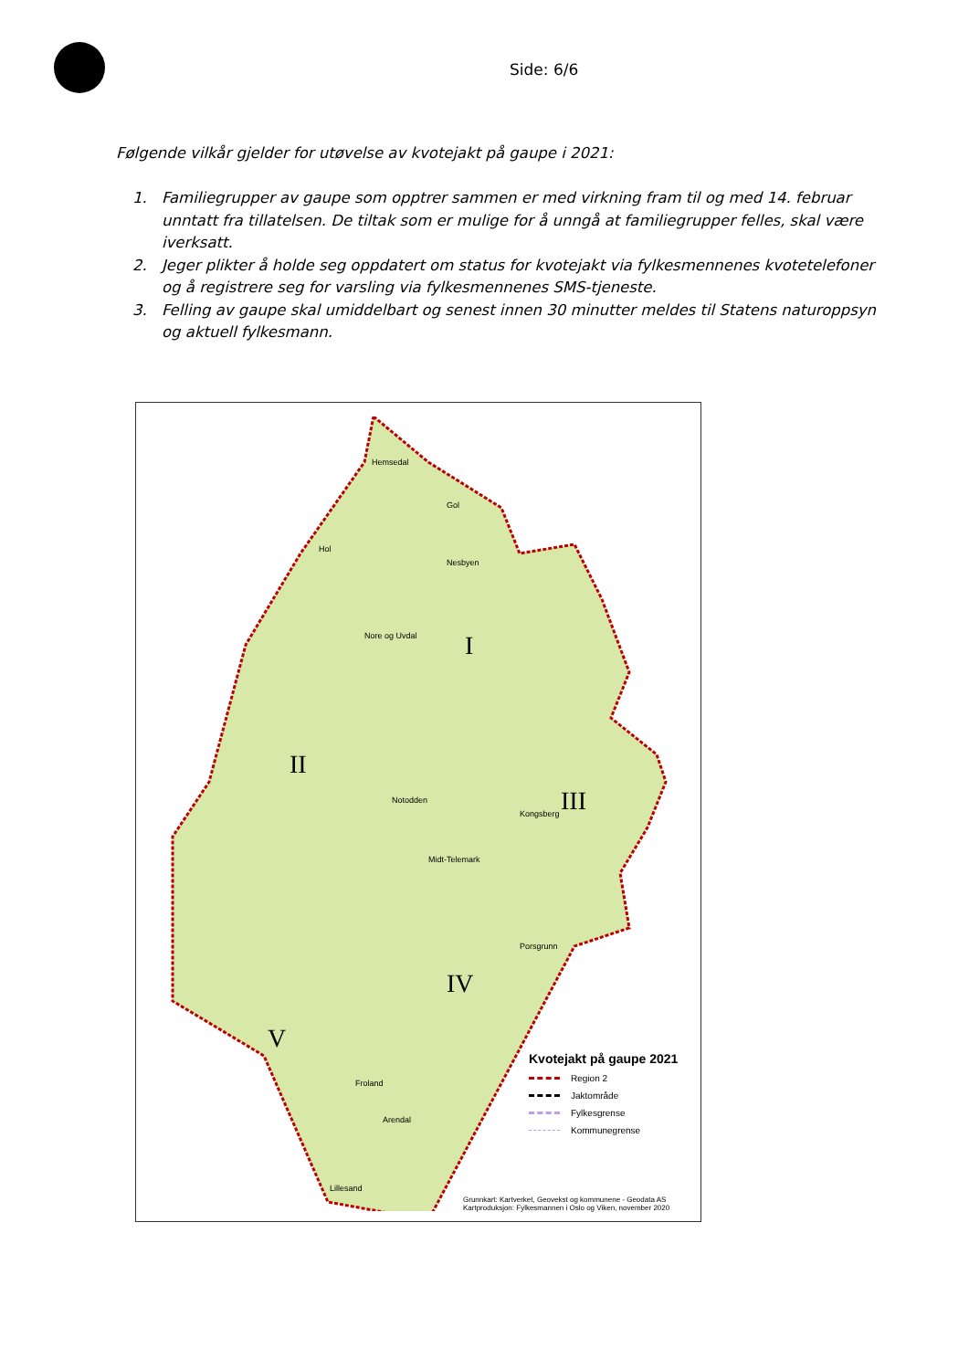Side: 6/6
Følgende vilkår gjelder for utøvelse av kvotejakt på gaupe i 2021:
1. Familiegrupper av gaupe som opptrer sammen er med virkning fram til og med 14. februar unntatt fra tillatelsen. De tiltak som er mulige for å unngå at familiegrupper felles, skal være iverksatt.
2. Jeger plikter å holde seg oppdatert om status for kvotejakt via fylkesmennenes kvotetelefoner og å registrere seg for varsling via fylkesmennenes SMS-tjeneste.
3. Felling av gaupe skal umiddelbart og senest innen 30 minutter meldes til Statens naturoppsyn og aktuell fylkesmann.
Hemsedal
Gol
Hol
Nesbyen
Nore og Uvdal I
II
III
IV
V
Notodden
Kongsberg
Midt-Telemark
Porsgrunn
Froland
Arendal
Lillesand
Kvotejakt på gaupe 2021
Region 2
Jaktområde
Fylkesgrense
Kommunegrense
Grunnkart: Kartverket, Geovekst og kommunene - Geodata AS
Kartproduksjon: Fylkesmannen i Oslo og Viken, november 2020